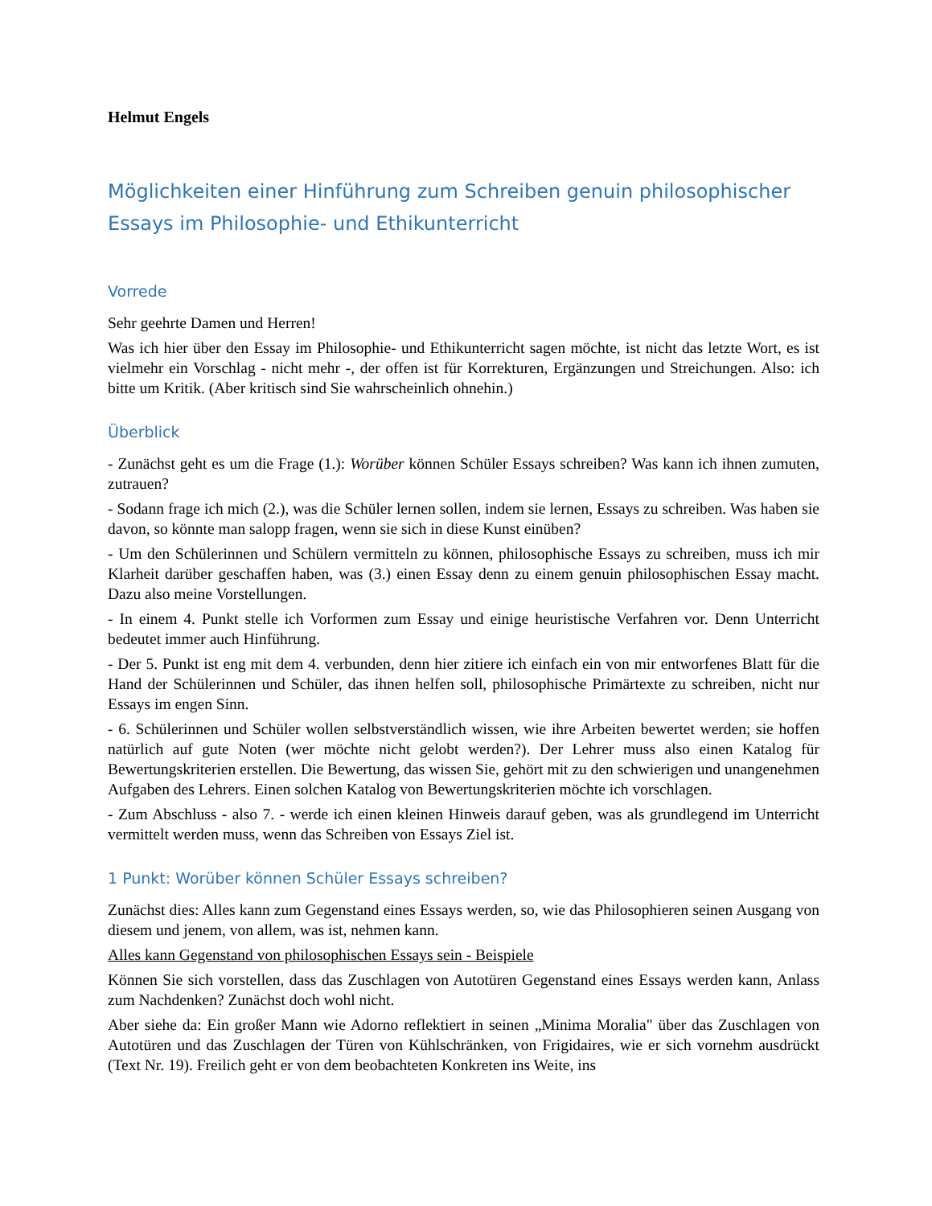Helmut Engels
Möglichkeiten einer Hinführung zum Schreiben genuin philosophischer Essays im Philosophie- und Ethikunterricht
Vorrede
Sehr geehrte Damen und Herren!
Was ich hier über den Essay im Philosophie- und Ethikunterricht sagen möchte, ist nicht das letzte Wort, es ist vielmehr ein Vorschlag - nicht mehr -, der offen ist für Korrekturen, Ergänzungen und Streichungen. Also: ich bitte um Kritik. (Aber kritisch sind Sie wahrscheinlich ohnehin.)
Überblick
- Zunächst geht es um die Frage (1.): Worüber können Schüler Essays schreiben? Was kann ich ihnen zumuten, zutrauen?
- Sodann frage ich mich (2.), was die Schüler lernen sollen, indem sie lernen, Essays zu schreiben. Was haben sie davon, so könnte man salopp fragen, wenn sie sich in diese Kunst einüben?
- Um den Schülerinnen und Schülern vermitteln zu können, philosophische Essays zu schreiben, muss ich mir Klarheit darüber geschaffen haben, was (3.) einen Essay denn zu einem genuin philosophischen Essay macht. Dazu also meine Vorstellungen.
- In einem 4. Punkt stelle ich Vorformen zum Essay und einige heuristische Verfahren vor. Denn Unterricht bedeutet immer auch Hinführung.
- Der 5. Punkt ist eng mit dem 4. verbunden, denn hier zitiere ich einfach ein von mir entworfenes Blatt für die Hand der Schülerinnen und Schüler, das ihnen helfen soll, philosophische Primärtexte zu schreiben, nicht nur Essays im engen Sinn.
- 6. Schülerinnen und Schüler wollen selbstverständlich wissen, wie ihre Arbeiten bewertet werden; sie hoffen natürlich auf gute Noten (wer möchte nicht gelobt werden?). Der Lehrer muss also einen Katalog für Bewertungskriterien erstellen. Die Bewertung, das wissen Sie, gehört mit zu den schwierigen und unangenehmen Aufgaben des Lehrers. Einen solchen Katalog von Bewertungskriterien möchte ich vorschlagen.
- Zum Abschluss - also 7. - werde ich einen kleinen Hinweis darauf geben, was als grundlegend im Unterricht vermittelt werden muss, wenn das Schreiben von Essays Ziel ist.
1 Punkt: Worüber können Schüler Essays schreiben?
Zunächst dies: Alles kann zum Gegenstand eines Essays werden, so, wie das Philosophieren seinen Ausgang von diesem und jenem, von allem, was ist, nehmen kann.
Alles kann Gegenstand von philosophischen Essays sein - Beispiele
Können Sie sich vorstellen, dass das Zuschlagen von Autotüren Gegenstand eines Essays werden kann, Anlass zum Nachdenken? Zunächst doch wohl nicht.
Aber siehe da: Ein großer Mann wie Adorno reflektiert in seinen „Minima Moralia" über das Zuschlagen von Autotüren und das Zuschlagen der Türen von Kühlschränken, von Frigidaires, wie er sich vornehm ausdrückt (Text Nr. 19). Freilich geht er von dem beobachteten Konkreten ins Weite, ins